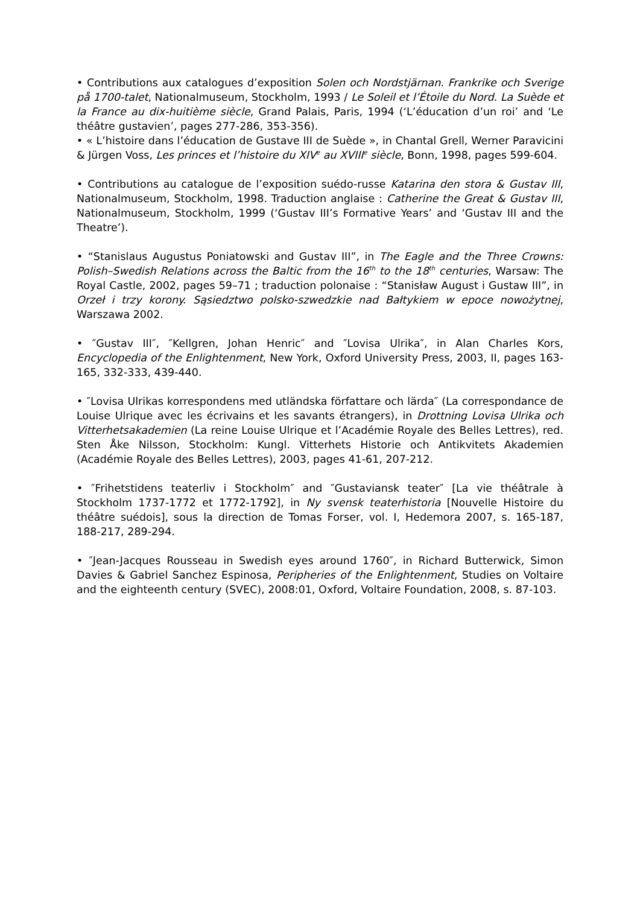• Contributions aux catalogues d’exposition Solen och Nordstjärnan. Frankrike och Sverige på 1700-talet, Nationalmuseum, Stockholm, 1993 / Le Soleil et l’Étoile du Nord. La Suède et la France au dix-huitième siècle, Grand Palais, Paris, 1994 (‘L’éducation d’un roi’ and ‘Le théâtre gustavien’, pages 277-286, 353-356).
• « L’histoire dans l’éducation de Gustave III de Suède », in Chantal Grell, Werner Paravicini & Jürgen Voss, Les princes et l’histoire du XIV<sup>e</sup> au XVIII<sup>e</sup> siècle, Bonn, 1998, pages 599-604.
• Contributions au catalogue de l’exposition suédo-russe Katarina den stora & Gustav III, Nationalmuseum, Stockholm, 1998. Traduction anglaise : Catherine the Great & Gustav III, Nationalmuseum, Stockholm, 1999 (‘Gustav III’s Formative Years’ and ‘Gustav III and the Theatre’).
• “Stanislaus Augustus Poniatowski and Gustav III”, in The Eagle and the Three Crowns: Polish–Swedish Relations across the Baltic from the 16<sup>th</sup> to the 18<sup>th</sup> centuries, Warsaw: The Royal Castle, 2002, pages 59–71 ; traduction polonaise : “Stanisław August i Gustaw III”, in Orzeł i trzy korony. Sąsiedztwo polsko-szwedzkie nad Bałtykiem w epoce nowożytnej, Warszawa 2002.
• ″Gustav III″, ″Kellgren, Johan Henric″ and ″Lovisa Ulrika″, in Alan Charles Kors, Encyclopedia of the Enlightenment, New York, Oxford University Press, 2003, II, pages 163-165, 332-333, 439-440.
• ″Lovisa Ulrikas korrespondens med utländska författare och lärda″ (La correspondance de Louise Ulrique avec les écrivains et les savants étrangers), in Drottning Lovisa Ulrika och Vitterhetsakademien (La reine Louise Ulrique et l’Académie Royale des Belles Lettres), red. Sten Åke Nilsson, Stockholm: Kungl. Vitterhets Historie och Antikvitets Akademien (Académie Royale des Belles Lettres), 2003, pages 41-61, 207-212.
• ″Frihetstidens teaterliv i Stockholm″ and ″Gustaviansk teater″ [La vie théâtrale à Stockholm 1737-1772 et 1772-1792], in Ny svensk teaterhistoria [Nouvelle Histoire du théâtre suédois], sous la direction de Tomas Forser, vol. I, Hedemora 2007, s. 165-187, 188-217, 289-294.
• ″Jean-Jacques Rousseau in Swedish eyes around 1760″, in Richard Butterwick, Simon Davies & Gabriel Sanchez Espinosa, Peripheries of the Enlightenment, Studies on Voltaire and the eighteenth century (SVEC), 2008:01, Oxford, Voltaire Foundation, 2008, s. 87-103.